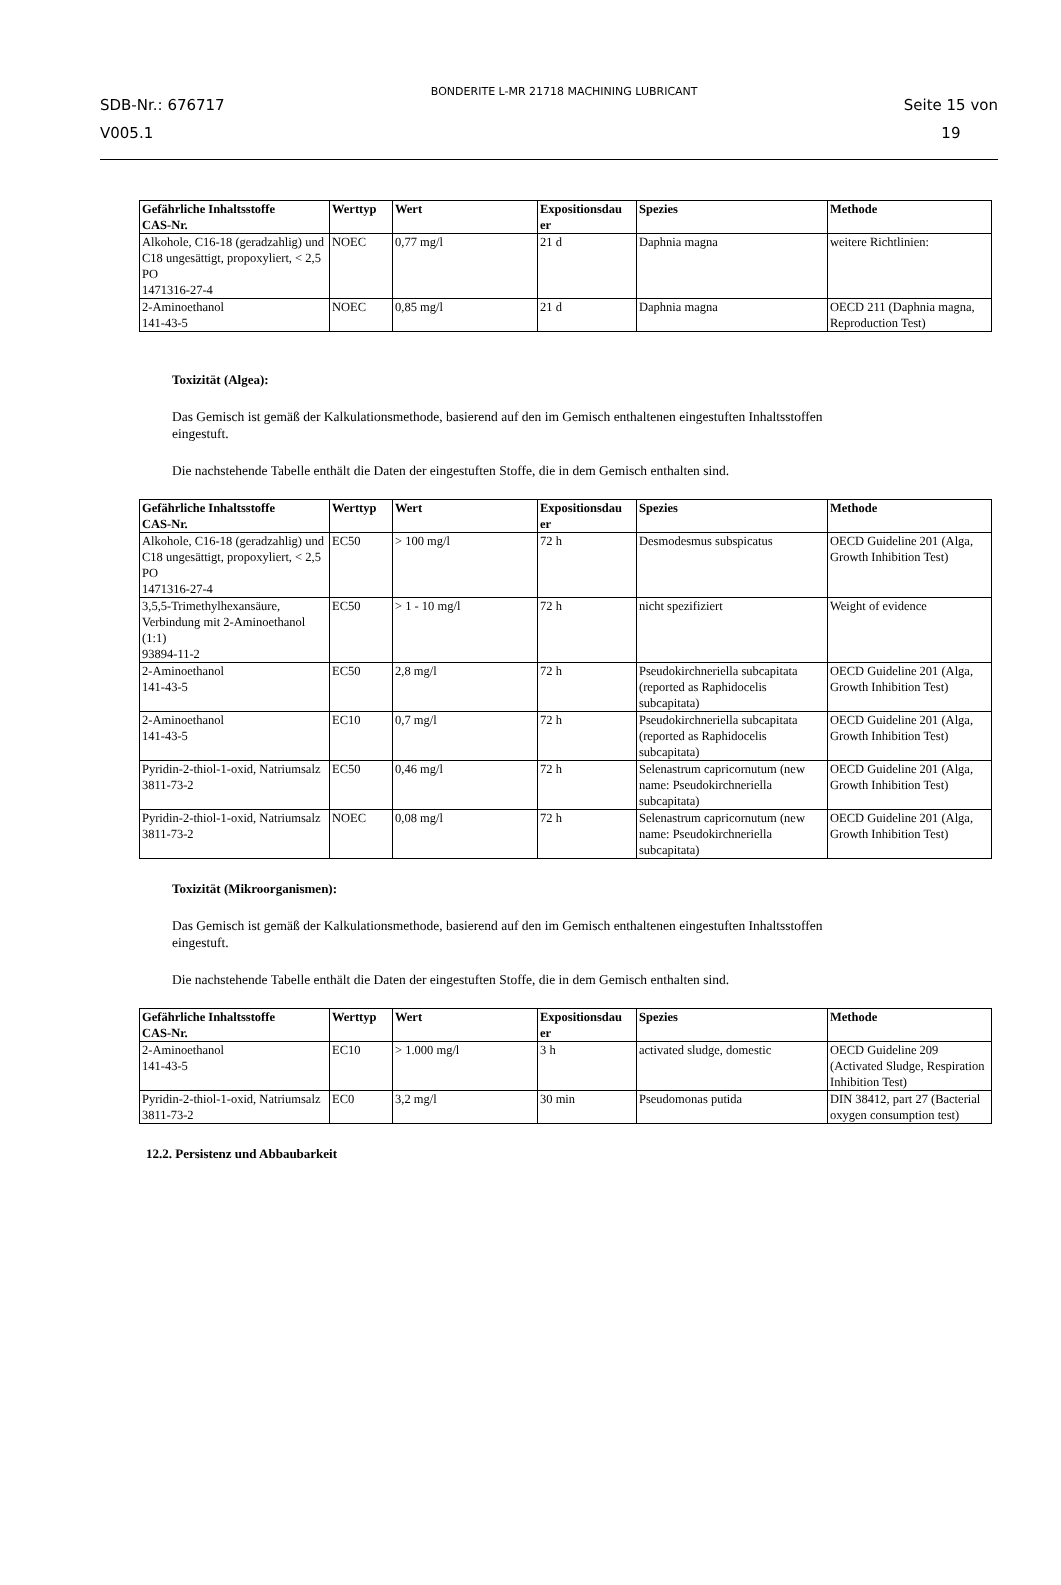SDB-Nr.: 676717
V005.1
BONDERITE L-MR 21718 MACHINING LUBRICANT
Seite 15 von
19
| Gefährliche Inhaltsstoffe CAS-Nr. | Werttyp | Wert | Expositionsdau er | Spezies | Methode |
| --- | --- | --- | --- | --- | --- |
| Alkohole, C16-18 (geradzahlig) und C18 ungesättigt, propoxyliert, < 2,5 PO 1471316-27-4 | NOEC | 0,77 mg/l | 21 d | Daphnia magna | weitere Richtlinien: |
| 2-Aminoethanol 141-43-5 | NOEC | 0,85 mg/l | 21 d | Daphnia magna | OECD 211 (Daphnia magna, Reproduction Test) |
Toxizität (Algea):
Das Gemisch ist gemäß der Kalkulationsmethode, basierend auf den im Gemisch enthaltenen eingestuften Inhaltsstoffen eingestuft.
Die nachstehende Tabelle enthält die Daten der eingestuften Stoffe, die in dem Gemisch enthalten sind.
| Gefährliche Inhaltsstoffe CAS-Nr. | Werttyp | Wert | Expositionsdau er | Spezies | Methode |
| --- | --- | --- | --- | --- | --- |
| Alkohole, C16-18 (geradzahlig) und C18 ungesättigt, propoxyliert, < 2,5 PO 1471316-27-4 | EC50 | > 100 mg/l | 72 h | Desmodesmus subspicatus | OECD Guideline 201 (Alga, Growth Inhibition Test) |
| 3,5,5-Trimethylhexansäure, Verbindung mit 2-Aminoethanol (1:1) 93894-11-2 | EC50 | > 1 - 10 mg/l | 72 h | nicht spezifiziert | Weight of evidence |
| 2-Aminoethanol 141-43-5 | EC50 | 2,8 mg/l | 72 h | Pseudokirchneriella subcapitata (reported as Raphidocelis subcapitata) | OECD Guideline 201 (Alga, Growth Inhibition Test) |
| 2-Aminoethanol 141-43-5 | EC10 | 0,7 mg/l | 72 h | Pseudokirchneriella subcapitata (reported as Raphidocelis subcapitata) | OECD Guideline 201 (Alga, Growth Inhibition Test) |
| Pyridin-2-thiol-1-oxid, Natriumsalz 3811-73-2 | EC50 | 0,46 mg/l | 72 h | Selenastrum capricornutum (new name: Pseudokirchneriella subcapitata) | OECD Guideline 201 (Alga, Growth Inhibition Test) |
| Pyridin-2-thiol-1-oxid, Natriumsalz 3811-73-2 | NOEC | 0,08 mg/l | 72 h | Selenastrum capricornutum (new name: Pseudokirchneriella subcapitata) | OECD Guideline 201 (Alga, Growth Inhibition Test) |
Toxizität (Mikroorganismen):
Das Gemisch ist gemäß der Kalkulationsmethode, basierend auf den im Gemisch enthaltenen eingestuften Inhaltsstoffen eingestuft.
Die nachstehende Tabelle enthält die Daten der eingestuften Stoffe, die in dem Gemisch enthalten sind.
| Gefährliche Inhaltsstoffe CAS-Nr. | Werttyp | Wert | Expositionsdau er | Spezies | Methode |
| --- | --- | --- | --- | --- | --- |
| 2-Aminoethanol 141-43-5 | EC10 | > 1.000 mg/l | 3 h | activated sludge, domestic | OECD Guideline 209 (Activated Sludge, Respiration Inhibition Test) |
| Pyridin-2-thiol-1-oxid, Natriumsalz 3811-73-2 | EC0 | 3,2 mg/l | 30 min | Pseudomonas putida | DIN 38412, part 27 (Bacterial oxygen consumption test) |
12.2. Persistenz und Abbaubarkeit